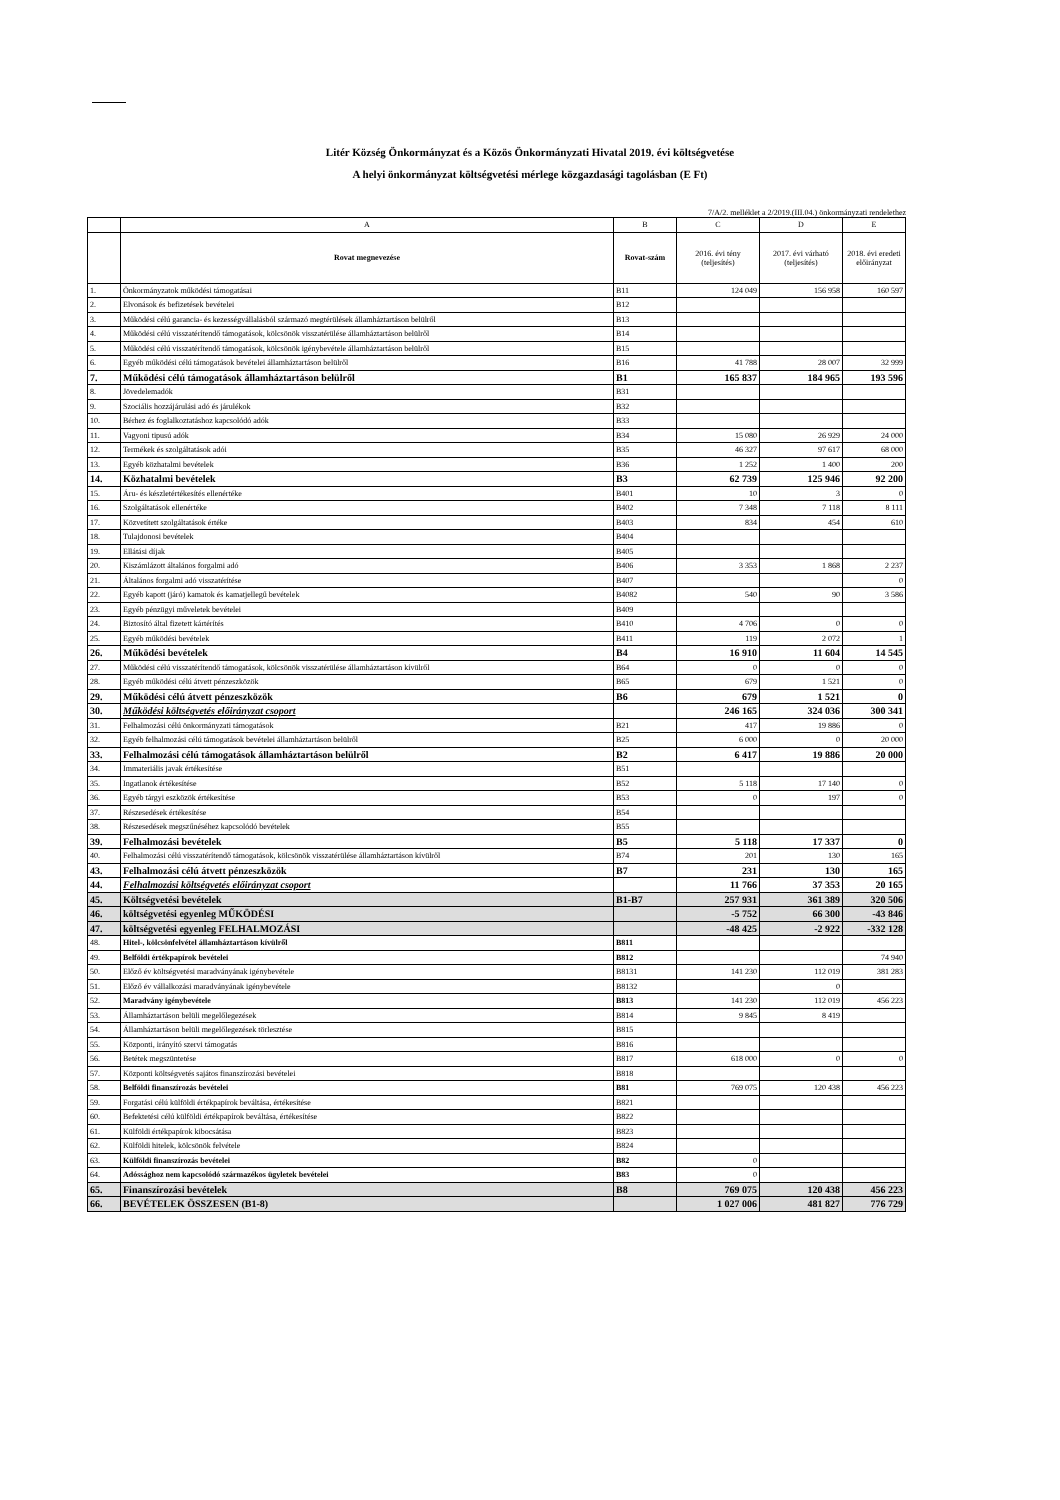Litér Község Önkormányzat és a Közös Önkormányzati Hivatal 2019. évi költségvetése
A helyi önkormányzat költségvetési mérlege közgazdasági tagolásban (E Ft)
7/A/2. melléklet a 2/2019.(III.04.) önkormányzati rendelethez
| | A | B | C | D | E |
| --- | --- | --- | --- | --- | --- |
| | Rovat megnevezése | Rovat-szám | 2016. évi tény (teljesítés) | 2017. évi várható (teljesítés) | 2018. évi eredeti előirányzat |
| 1. | Önkormányzatok működési támogatásai | B11 | 124 049 | 156 958 | 160 597 |
| 2. | Elvonások és befizetések bevételei | B12 | | | |
| 3. | Működési célú garancia- és kezességvállalásból származó megtérülések államháztartáson belülről | B13 | | | |
| 4. | Működési célú visszatérítendő támogatások, kölcsönök visszatérülése államháztartáson belülről | B14 | | | |
| 5. | Működési célú visszatérítendő támogatások, kölcsönök igénybevétele államháztartáson belülről | B15 | | | |
| 6. | Egyéb működési célú támogatások bevételei államháztartáson belülről | B16 | 41 788 | 28 007 | 32 999 |
| 7. | Működési célú támogatások államháztartáson belülről | B1 | 165 837 | 184 965 | 193 596 |
| 8. | Jövedelemadók | B31 | | | |
| 9. | Szociális hozzájárulási adó és járulékok | B32 | | | |
| 10. | Bérhez és foglalkoztatáshoz kapcsolódó adók | B33 | | | |
| 11. | Vagyoni tipusú adók | B34 | 15 080 | 26 929 | 24 000 |
| 12. | Termékek és szolgáltatások adói | B35 | 46 327 | 97 617 | 68 000 |
| 13. | Egyéb közhatalmi bevételek | B36 | 1 252 | 1 400 | 200 |
| 14. | Közhatalmi bevételek | B3 | 62 739 | 125 946 | 92 200 |
| 15. | Áru- és készletértékesítés ellenértéke | B401 | 10 | 3 | 0 |
| 16. | Szolgáltatások ellenértéke | B402 | 7 348 | 7 118 | 8 111 |
| 17. | Közvetített szolgáltatások értéke | B403 | 834 | 454 | 610 |
| 18. | Tulajdonosi bevételek | B404 | | | |
| 19. | Ellátási díjak | B405 | | | |
| 20. | Kiszámlázott általános forgalmi adó | B406 | 3 353 | 1 868 | 2 237 |
| 21. | Általános forgalmi adó visszatérítése | B407 | | | 0 |
| 22. | Egyéb kapott (járó) kamatok és kamatjellegű bevételek | B4082 | 540 | 90 | 3 586 |
| 23. | Egyéb pénzügyi műveletek bevételei | B409 | | | |
| 24. | Biztosító által fizetett kártérítés | B410 | 4 706 | 0 | 0 |
| 25. | Egyéb működési bevételek | B411 | 119 | 2 072 | 1 |
| 26. | Működési bevételek | B4 | 16 910 | 11 604 | 14 545 |
| 27. | Működési célú visszatérítendő támogatások, kölcsönök visszatérülése államháztartáson kívülről | B64 | 0 | 0 | 0 |
| 28. | Egyéb működési célú átvett pénzeszközök | B65 | 679 | 1 521 | 0 |
| 29. | Működési célú átvett pénzeszközök | B6 | 679 | 1 521 | 0 |
| 30. | Működési költségvetés előirányzat csoport | | 246 165 | 324 036 | 300 341 |
| 31. | Felhalmozási célú önkormányzati támogatások | B21 | 417 | 19 886 | 0 |
| 32. | Egyéb felhalmozási célú támogatások bevételei államháztartáson belülről | B25 | 6 000 | 0 | 20 000 |
| 33. | Felhalmozási célú támogatások államháztartáson belülről | B2 | 6 417 | 19 886 | 20 000 |
| 34. | Immateriális javak értékesítése | B51 | | | |
| 35. | Ingatlanok értékesítése | B52 | 5 118 | 17 140 | 0 |
| 36. | Egyéb tárgyi eszközök értékesítése | B53 | 0 | 197 | 0 |
| 37. | Részesedések értékesítése | B54 | | | |
| 38. | Részesedések megszűnéséhez kapcsolódó bevételek | B55 | | | |
| 39. | Felhalmozási bevételek | B5 | 5 118 | 17 337 | 0 |
| 40. | Felhalmozási célú visszatérítendő támogatások, kölcsönök visszatérülése államháztartáson kívülről | B74 | 201 | 130 | 165 |
| 43. | Felhalmozási célú átvett pénzeszközök | B7 | 231 | 130 | 165 |
| 44. | Felhalmozási költségvetés előirányzat csoport | | 11 766 | 37 353 | 20 165 |
| 45. | Költségvetési bevételek | B1-B7 | 257 931 | 361 389 | 320 506 |
| 46. | költségvetési egyenleg MŰKÖDÉSI | | -5 752 | 66 300 | -43 846 |
| 47. | költségvetési egyenleg FELHALMOZÁSI | | -48 425 | -2 922 | -332 128 |
| 48. | Hitel-, kölcsönfelvétel államháztartáson kívülről | B811 | | | |
| 49. | Belföldi értékpapírok bevételei | B812 | | | 74 940 |
| 50. | Előző év költségvetési maradványának igénybevétele | B8131 | 141 230 | 112 019 | 381 283 |
| 51. | Előző év vállalkozási maradványának igénybevétele | B8132 | | 0 | |
| 52. | Maradvány igénybevétele | B813 | 141 230 | 112 019 | 456 223 |
| 53. | Államháztartáson belüli megelőlegezések | B814 | 9 845 | 8 419 | |
| 54. | Államháztartáson belüli megelőlegezések törlesztése | B815 | | | |
| 55. | Központi, irányító szervi támogatás | B816 | | | |
| 56. | Betétek megszüntetése | B817 | 618 000 | 0 | 0 |
| 57. | Központi költségvetés sajátos finanszírozási bevételei | B818 | | | |
| 58. | Belföldi finanszírozás bevételei | B81 | 769 075 | 120 438 | 456 223 |
| 59. | Forgatási célú külföldi értékpapírok beváltása, értékesítése | B821 | | | |
| 60. | Befektetési célú külföldi értékpapírok beváltása, értékesítése | B822 | | | |
| 61. | Külföldi értékpapírok kibocsátása | B823 | | | |
| 62. | Külföldi hitelek, kölcsönök felvétele | B824 | | | |
| 63. | Külföldi finanszírozás bevételei | B82 | 0 | | |
| 64. | Adóssághoz nem kapcsolódó származékos ügyletek bevételei | B83 | 0 | | |
| 65. | Finanszírozási bevételek | B8 | 769 075 | 120 438 | 456 223 |
| 66. | BEVÉTELEK ÖSSZESEN (B1-8) | | 1 027 006 | 481 827 | 776 729 |